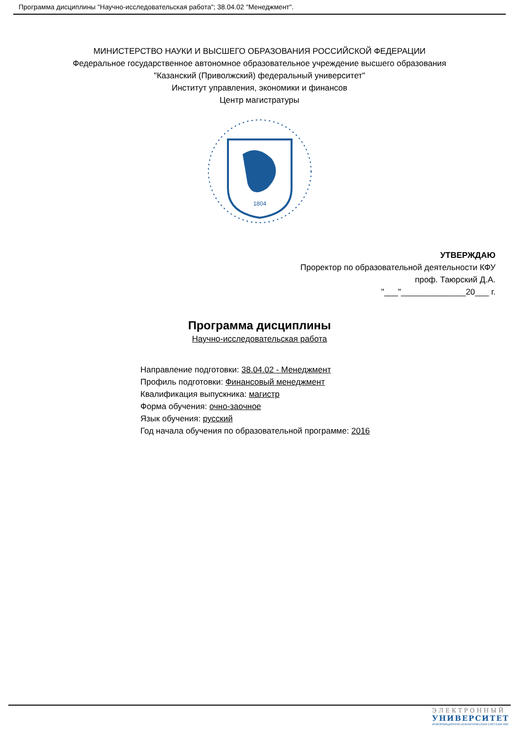Программа дисциплины "Научно-исследовательская работа"; 38.04.02 "Менеджмент".
МИНИСТЕРСТВО НАУКИ И ВЫСШЕГО ОБРАЗОВАНИЯ РОССИЙСКОЙ ФЕДЕРАЦИИ
Федеральное государственное автономное образовательное учреждение высшего образования
"Казанский (Приволжский) федеральный университет"
Институт управления, экономики и финансов
Центр магистратуры
1804
УТВЕРЖДАЮ
Проректор по образовательной деятельности КФУ
проф. Таюрский Д.А.
"___"______________20___ г.
Программа дисциплины
Научно-исследовательская работа
Направление подготовки: 38.04.02 - Менеджмент
Профиль подготовки: Финансовый менеджмент
Квалификация выпускника: магистр
Форма обучения: очно-заочное
Язык обучения: русский
Год начала обучения по образовательной программе: 2016
ЭЛЕКТРОННЫЙ
УНИВЕРСИТЕТ
ИНФОРМАЦИОННО-АНАЛИТИЧЕСКАЯ СИСТЕМА КФУ